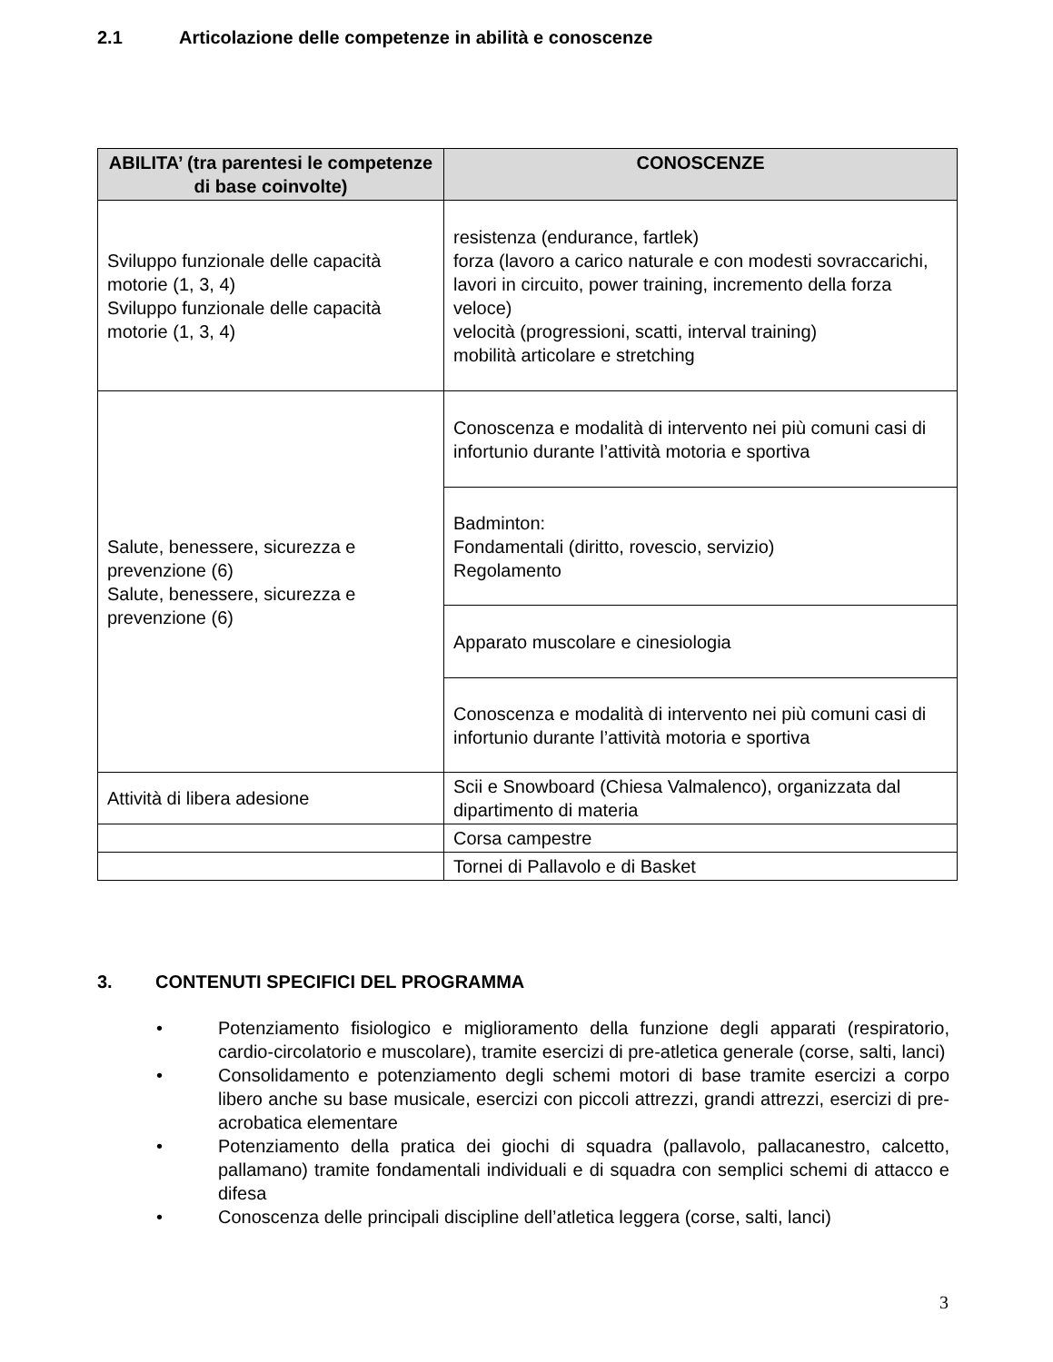2.1 Articolazione delle competenze in abilità e conoscenze
| ABILITA’ (tra parentesi le competenze di base coinvolte) | CONOSCENZE |
| --- | --- |
| Sviluppo funzionale delle capacità motorie (1, 3, 4) Sviluppo funzionale delle capacità motorie (1, 3, 4) | resistenza (endurance, fartlek) forza (lavoro a carico naturale e con modesti sovraccarichi, lavori in circuito, power training, incremento della forza veloce) velocità (progressioni, scatti, interval training) mobilità articolare e stretching |
| Salute, benessere, sicurezza e prevenzione (6) Salute, benessere, sicurezza e prevenzione (6) | Conoscenza e modalità di intervento nei più comuni casi di infortunio durante l’attività motoria e sportiva |
| | Badminton: Fondamentali (diritto, rovescio, servizio) Regolamento |
| | Apparato muscolare e cinesiologia |
| | Conoscenza e modalità di intervento nei più comuni casi di infortunio durante l’attività motoria e sportiva |
| Attività di libera adesione | Scii e Snowboard (Chiesa Valmalenco), organizzata dal dipartimento di materia |
| | Corsa campestre |
| | Tornei di Pallavolo e di Basket |
3. CONTENUTI SPECIFICI DEL PROGRAMMA
• Potenziamento fisiologico e miglioramento della funzione degli apparati (respiratorio, cardio-circolatorio e muscolare), tramite esercizi di pre-atletica generale (corse, salti, lanci)
• Consolidamento e potenziamento degli schemi motori di base tramite esercizi a corpo libero anche su base musicale, esercizi con piccoli attrezzi, grandi attrezzi, esercizi di pre-acrobatica elementare
• Potenziamento della pratica dei giochi di squadra (pallavolo, pallacanestro, calcetto, pallamano) tramite fondamentali individuali e di squadra con semplici schemi di attacco e difesa
• Conoscenza delle principali discipline dell’atletica leggera (corse, salti, lanci)
3